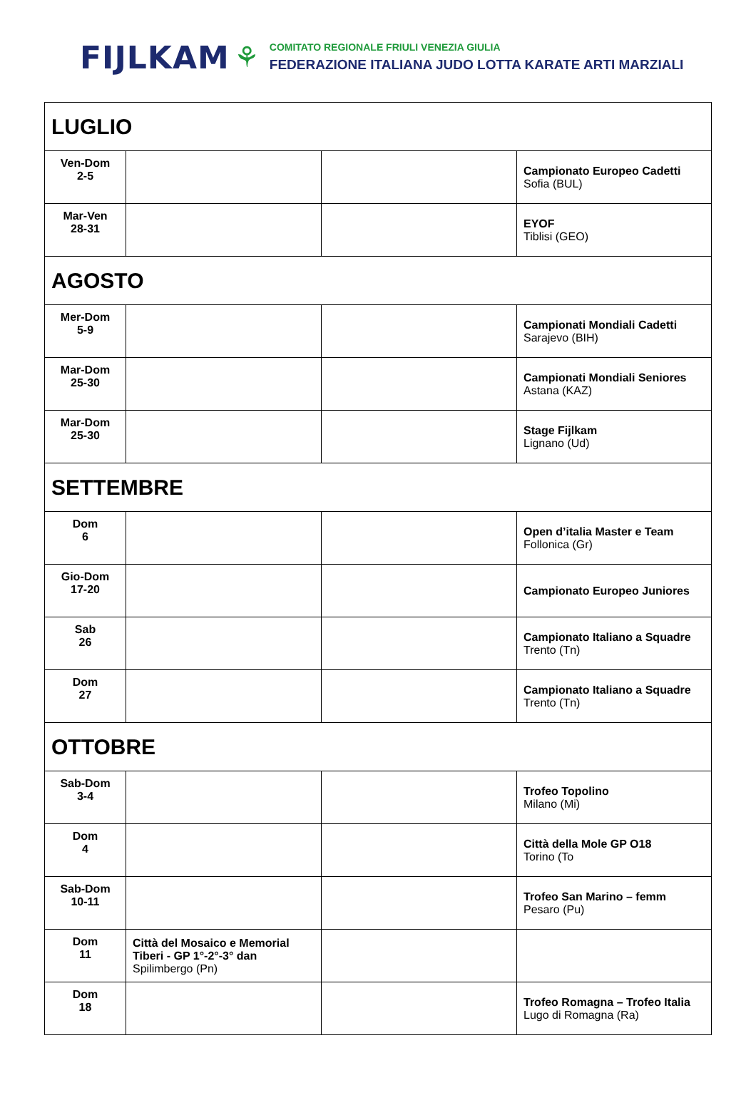FIJLKAM ⚘
COMITATO REGIONALE FRIULI VENEZIA GIULIA
FEDERAZIONE ITALIANA JUDO LOTTA KARATE ARTI MARZIALI
| LUGLIO | | | |
| Ven-Dom 2-5 | | | Campionato Europeo Cadetti Sofia (BUL) |
| Mar-Ven 28-31 | | | EYOF Tiblisi (GEO) |
| AGOSTO | | | |
| Mer-Dom 5-9 | | | Campionati Mondiali Cadetti Sarajevo (BIH) |
| Mar-Dom 25-30 | | | Campionati Mondiali Seniores Astana (KAZ) |
| Mar-Dom 25-30 | | | Stage Fijlkam Lignano (Ud) |
| SETTEMBRE | | | |
| Dom 6 | | | Open d’italia Master e Team Follonica (Gr) |
| Gio-Dom 17-20 | | | Campionato Europeo Juniores |
| Sab 26 | | | Campionato Italiano a Squadre Trento (Tn) |
| Dom 27 | | | Campionato Italiano a Squadre Trento (Tn) |
| OTTOBRE | | | |
| Sab-Dom 3-4 | | | Trofeo Topolino Milano (Mi) |
| Dom 4 | | | Città della Mole GP O18 Torino (To |
| Sab-Dom 10-11 | | | Trofeo San Marino – femm Pesaro (Pu) |
| Dom 11 | Città del Mosaico e Memorial Tiberi - GP 1°-2°-3° dan Spilimbergo (Pn) | | |
| Dom 18 | | | Trofeo Romagna – Trofeo Italia Lugo di Romagna (Ra) |